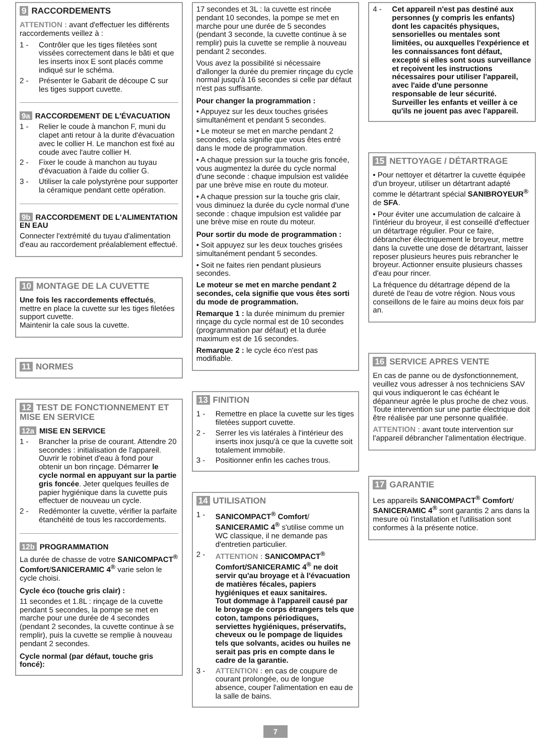9 RACCORDEMENTS
ATTENTION : avant d'effectuer les différents raccordements veillez à :
1 - Contrôler que les tiges filetées sont vissées correctement dans le bâti et que les inserts inox E sont placés comme indiqué sur le schéma.
2 - Présenter le Gabarit de découpe C sur les tiges support cuvette.
9a RACCORDEMENT DE L'ÉVACUATION
1 - Relier le coude à manchon F, muni du clapet anti retour à la durite d'évacuation avec le collier H. Le manchon est fixé au coude avec l'autre collier H.
2 - Fixer le coude à manchon au tuyau d'évacuation à l'aide du collier G.
3 - Utiliser la cale polystyrène pour supporter la céramique pendant cette opération.
9b RACCORDEMENT DE L'ALIMENTATION EN EAU
Connecter l'extrémité du tuyau d'alimentation d'eau au raccordement préalablement effectué.
10 MONTAGE DE LA CUVETTE
Une fois les raccordements effectués, mettre en place la cuvette sur les tiges filetées support cuvette.
Maintenir la cale sous la cuvette.
11 NORMES
12 TEST DE FONCTIONNEMENT ET MISE EN SERVICE
12a MISE EN SERVICE
1 - Brancher la prise de courant. Attendre 20 secondes : initialisation de l'appareil. Ouvrir le robinet d'eau à fond pour obtenir un bon rinçage. Démarrer le cycle normal en appuyant sur la partie gris foncée. Jeter quelques feuilles de papier hygiénique dans la cuvette puis effectuer de nouveau un cycle.
2 - Redémonter la cuvette, vérifier la parfaite étanchéité de tous les raccordements.
12b PROGRAMMATION
La durée de chasse de votre SANICOMPACT<sup>®</sup> Comfort/SANICERAMIC 4<sup>®</sup> varie selon le cycle choisi.
Cycle éco (touche gris clair) :
11 secondes et 1.8L : rinçage de la cuvette pendant 5 secondes, la pompe se met en marche pour une durée de 4 secondes (pendant 2 secondes, la cuvette continue à se remplir), puis la cuvette se remplie à nouveau pendant 2 secondes.
Cycle normal (par défaut, touche gris foncé):
17 secondes et 3L : la cuvette est rincée pendant 10 secondes, la pompe se met en marche pour une durée de 5 secondes (pendant 3 seconde, la cuvette continue à se remplir) puis la cuvette se remplie à nouveau pendant 2 secondes.
Vous avez la possibilité si nécessaire d'allonger la durée du premier rinçage du cycle normal jusqu'à 16 secondes si celle par défaut n'est pas suffisante.
Pour changer la programmation :
• Appuyez sur les deux touches grisées simultanément et pendant 5 secondes.
• Le moteur se met en marche pendant 2 secondes, cela signifie que vous êtes entré dans le mode de programmation.
• A chaque pression sur la touche gris foncée, vous augmentez la durée du cycle normal d'une seconde : chaque impulsion est validée par une brève mise en route du moteur.
• A chaque pression sur la touche gris clair, vous diminuez la durée du cycle normal d'une seconde : chaque impulsion est validée par une brève mise en route du moteur.
Pour sortir du mode de programmation :
• Soit appuyez sur les deux touches grisées simultanément pendant 5 secondes.
• Soit ne faites rien pendant plusieurs secondes.
Le moteur se met en marche pendant 2 secondes, cela signifie que vous êtes sorti du mode de programmation.
Remarque 1 : la durée minimum du premier rinçage du cycle normal est de 10 secondes (programmation par défaut) et la durée maximum est de 16 secondes.
Remarque 2 : le cycle éco n'est pas modifiable.
13 FINITION
1 - Remettre en place la cuvette sur les tiges filetées support cuvette.
2 - Serrer les vis latérales à l'intérieur des inserts inox jusqu'à ce que la cuvette soit totalement immobile.
3 - Positionner enfin les caches trous.
14 UTILISATION
1 - SANICOMPACT<sup>®</sup> Comfort/ SANICERAMIC 4<sup>®</sup> s'utilise comme un WC classique, il ne demande pas d'entretien particulier.
2 - ATTENTION : SANICOMPACT<sup>®</sup> Comfort/SANICERAMIC 4<sup>®</sup> ne doit servir qu'au broyage et à l'évacuation de matières fécales, papiers hygiéniques et eaux sanitaires.
Tout dommage à l'appareil causé par le broyage de corps étrangers tels que coton, tampons périodiques, serviettes hygiéniques, préservatifs, cheveux ou le pompage de liquides tels que solvants, acides ou huiles ne serait pas pris en compte dans le cadre de la garantie.
3 - ATTENTION : en cas de coupure de courant prolongée, ou de longue absence, couper l'alimentation en eau de la salle de bains.
7
4 - Cet appareil n'est pas destiné aux personnes (y compris les enfants) dont les capacités physiques, sensorielles ou mentales sont limitées, ou auxquelles l'expérience et les connaissances font défaut, excepté si elles sont sous surveillance et reçoivent les instructions nécessaires pour utiliser l'appareil, avec l'aide d'une personne responsable de leur sécurité. Surveiller les enfants et veiller à ce qu'ils ne jouent pas avec l'appareil.
15 NETTOYAGE / DÉTARTRAGE
• Pour nettoyer et détartrer la cuvette équipée d'un broyeur, utiliser un détartrant adapté comme le détartrant spécial SANIBROYEUR<sup>®</sup> de SFA.
• Pour éviter une accumulation de calcaire à l'intérieur du broyeur, il est conseillé d'effectuer un détartrage régulier. Pour ce faire, débrancher électriquement le broyeur, mettre dans la cuvette une dose de détartrant, laisser reposer plusieurs heures puis rebrancher le broyeur. Actionner ensuite plusieurs chasses d'eau pour rincer.
La fréquence du détartrage dépend de la dureté de l'eau de votre région. Nous vous conseillons de le faire au moins deux fois par an.
16 SERVICE APRES VENTE
En cas de panne ou de dysfonctionnement, veuillez vous adresser à nos techniciens SAV qui vous indiqueront le cas échéant le dépanneur agrée le plus proche de chez vous.
Toute intervention sur une partie électrique doit être réalisée par une personne qualifiée.
ATTENTION : avant toute intervention sur l'appareil débrancher l'alimentation électrique.
17 GARANTIE
Les appareils SANICOMPACT<sup>®</sup> Comfort/ SANICERAMIC 4<sup>®</sup> sont garantis 2 ans dans la mesure où l'installation et l'utilisation sont conformes à la présente notice.